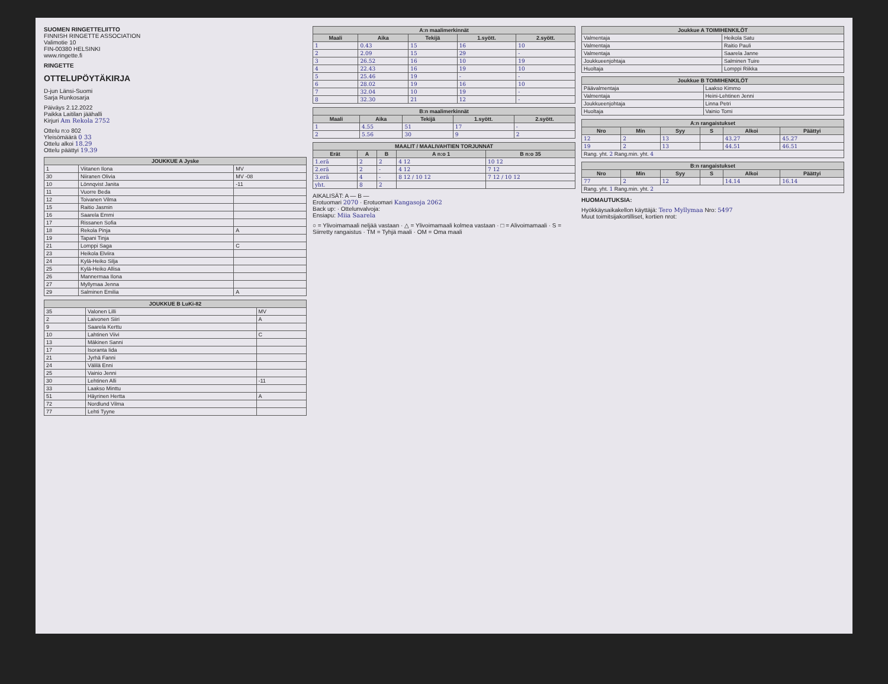SUOMEN RINGETTELIITTO
FINNISH RINGETTE ASSOCIATION
Valimotie 10
FIN-00380 HELSINKI
www.ringette.fi
RINGETTE
OTTELUPÖYTÄKIRJA
D-jun Länsi-Suomi
Sarja Runkosarja
Päiväys 2.12.2022
Paikka Laitilan jäähalli
Kirjuri Am Rekola 2752
Ottelu n:o 802
Yleisömäärä 0 33
Ottelu alkoi 18.29
Ottelu päättyi 19.39
| JOUKKUE A Jyske | | |
| --- | --- | --- |
| 1 | Viitanen Ilona | MV |
| 30 | Niiranen Olivia | MV -08 |
| 10 | Lönnqvist Janita | -11 |
| 11 | Vuorre Beda | |
| 12 | Toivanen Vilma | |
| 15 | Raitio Jasmin | |
| 16 | Saarela Emmi | |
| 17 | Rissanen Sofia | |
| 18 | Rekola Pinja | A |
| 19 | Tapani Tinja | |
| 21 | Lomppi Saga | C |
| 23 | Heikola Elviira | |
| 24 | Kylä-Heiko Silja | |
| 25 | Kylä-Heiko Allisa | |
| 26 | Mannermaa Ilona | |
| 27 | Myllymaa Jenna | |
| 29 | Salminen Emilia | A |
| JOUKKUE B LuKi-82 | | |
| --- | --- | --- |
| 35 | Valonen Lilli | MV |
| 2 | Laivonen Siiri | A |
| 9 | Saarela Kerttu | |
| 10 | Lahtinen Viivi | C |
| 13 | Mäkinen Sanni | |
| 17 | Isoranta Iida | |
| 21 | Jyrhä Fanni | |
| 24 | Välilä Enni | |
| 25 | Vainio Jenni | |
| 30 | Lehtinen Alli | -11 |
| 33 | Laakso Minttu | |
| 51 | Häyrinen Hertta | A |
| 72 | Nordlund Vilma | |
| 77 | Lehti Tyyne | |
| A:n maalimerkinnät | | | | |
| --- | --- | --- | --- | --- |
| Maali | Aika | Tekijä | 1.syött. | 2.syött. |
| 1 | 0.43 | 15 | 16 | 10 |
| 2 | 2.09 | 15 | 29 | - |
| 3 | 26.52 | 16 | 10 | 19 |
| 4 | 22.43 | 16 | 19 | 10 |
| 5 | 25.46 | 19 | - | - |
| 6 | 28.02 | 19 | 16 | 10 |
| 7 | 32.04 | 10 | 19 | - |
| 8 | 32.30 | 21 | 12 | - |
| B:n maalimerkinnät | | | | |
| --- | --- | --- | --- | --- |
| Maali | Aika | Tekijä | 1.syött. | 2.syött. |
| 1 | 4.55 | 51 | 17 | - |
| 2 | 5.56 | 30 | 9 | 2 |
| MAALIT / MAALIVAHTIEN TORJUNNAT | | | | |
| --- | --- | --- | --- | --- |
| Erät | A | B | A n:o 1 | B n:o 35 |
| 1.erä | 2 | 2 | 4 12 | 10 12 |
| 2.erä | 2 | - | 4 12 | 7 12 |
| 3.erä | 4 | - | 8 12 / 10 12 | 7 12 / 10 12 |
| yht. | 8 | 2 | | |
AIKALISÄT: A — B —
Erotuomari 2070 · Erotuomari Kangasoja 2062
Back up: · Ottelunvalvoja:
Ensiapu: Miia Saarela
○ = Ylivoimamaali neljää vastaan · △ = Ylivoimamaali kolmea vastaan · □ = Alivoimamaali · S = Siirretty rangaistus · TM = Tyhjä maali · OM = Oma maali
| Joukkue A TOIMIHENKILÖT | |
| --- | --- |
| Valmentaja | Heikola Satu |
| Valmentaja | Raitio Pauli |
| Valmentaja | Saarela Janne |
| Joukkueenjohtaja | Salminen Tuire |
| Huoltaja | Lomppi Riikka |
| Joukkue B TOIMIHENKILÖT | |
| --- | --- |
| Päävalmentaja | Laakso Kimmo |
| Valmentaja | Heini-Lehtinen Jenni |
| Joukkueenjohtaja | Linna Petri |
| Huoltaja | Vainio Tomi |
| A:n rangaistukset | | | | | |
| --- | --- | --- | --- | --- | --- |
| Nro | Min | Syy | S | Alkoi | Päättyi |
| 12 | 2 | 13 | | 43.27 | 45.27 |
| 19 | 2 | 13 | | 44.51 | 46.51 |
| Rang. yht. 2 Rang.min. yht. 4 | | | | | |
| B:n rangaistukset | | | | | |
| --- | --- | --- | --- | --- | --- |
| Nro | Min | Syy | S | Alkoi | Päättyi |
| 77 | 2 | 12 | | 14.14 | 16.14 |
| Rang. yht. 1 Rang.min. yht. 2 | | | | | |
HUOMAUTUKSIA:
Hyökkäysaikakellon käyttäjä: Tero Myllymaa Nro: 5497
Muut toimitsijakortilliset, kortien nrot: